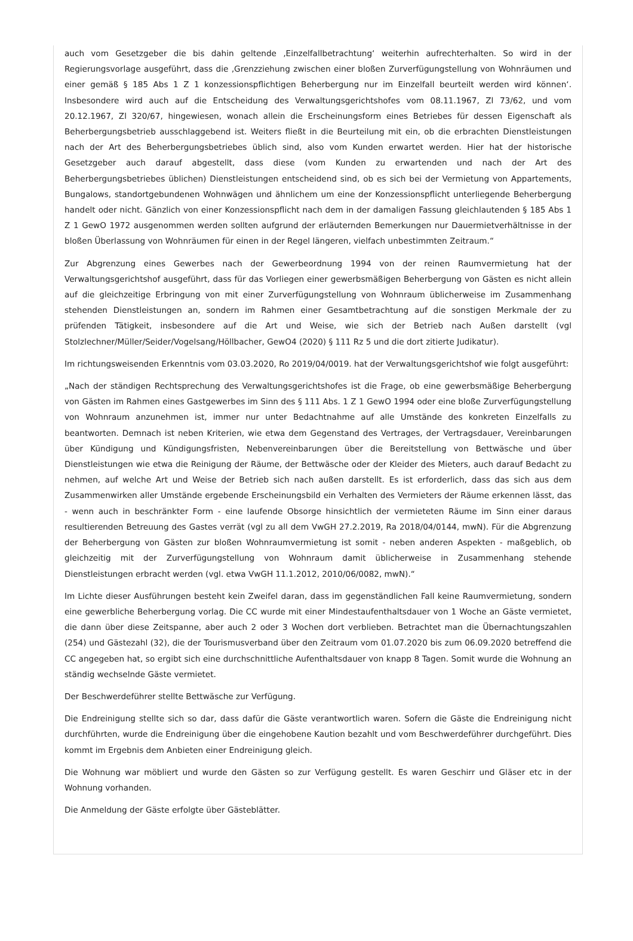auch vom Gesetzgeber die bis dahin geltende ‚Einzelfallbetrachtung‘ weiterhin aufrechterhalten. So wird in der Regierungsvorlage ausgeführt, dass die ‚Grenzziehung zwischen einer bloßen Zurverfügungstellung von Wohnräumen und einer gemäß § 185 Abs 1 Z 1 konzessionspflichtigen Beherbergung nur im Einzelfall beurteilt werden wird können‘. Insbesondere wird auch auf die Entscheidung des Verwaltungsgerichtshofes vom 08.11.1967, Zl 73/62, und vom 20.12.1967, Zl 320/67, hingewiesen, wonach allein die Erscheinungsform eines Betriebes für dessen Eigenschaft als Beherbergungsbetrieb ausschlaggebend ist. Weiters fließt in die Beurteilung mit ein, ob die erbrachten Dienstleistungen nach der Art des Beherbergungsbetriebes üblich sind, also vom Kunden erwartet werden. Hier hat der historische Gesetzgeber auch darauf abgestellt, dass diese (vom Kunden zu erwartenden und nach der Art des Beherbergungsbetriebes üblichen) Dienstleistungen entscheidend sind, ob es sich bei der Vermietung von Appartements, Bungalows, standortgebundenen Wohnwägen und ähnlichem um eine der Konzessionspflicht unterliegende Beherbergung handelt oder nicht. Gänzlich von einer Konzessionspflicht nach dem in der damaligen Fassung gleichlautenden § 185 Abs 1 Z 1 GewO 1972 ausgenommen werden sollten aufgrund der erläuternden Bemerkungen nur Dauermietverhältnisse in der bloßen Überlassung von Wohnräumen für einen in der Regel längeren, vielfach unbestimmten Zeitraum.“
Zur Abgrenzung eines Gewerbes nach der Gewerbeordnung 1994 von der reinen Raumvermietung hat der Verwaltungsgerichtshof ausgeführt, dass für das Vorliegen einer gewerbsmäßigen Beherbergung von Gästen es nicht allein auf die gleichzeitige Erbringung von mit einer Zurverfügungstellung von Wohnraum üblicherweise im Zusammenhang stehenden Dienstleistungen an, sondern im Rahmen einer Gesamtbetrachtung auf die sonstigen Merkmale der zu prüfenden Tätigkeit, insbesondere auf die Art und Weise, wie sich der Betrieb nach Außen darstellt (vgl Stolzlechner/Müller/Seider/Vogelsang/Höllbacher, GewO4 (2020) § 111 Rz 5 und die dort zitierte Judikatur).
Im richtungsweisenden Erkenntnis vom 03.03.2020, Ro 2019/04/0019. hat der Verwaltungsgerichtshof wie folgt ausgeführt:
„Nach der ständigen Rechtsprechung des Verwaltungsgerichtshofes ist die Frage, ob eine gewerbsmäßige Beherbergung von Gästen im Rahmen eines Gastgewerbes im Sinn des § 111 Abs. 1 Z 1 GewO 1994 oder eine bloße Zurverfügungstellung von Wohnraum anzunehmen ist, immer nur unter Bedachtnahme auf alle Umstände des konkreten Einzelfalls zu beantworten. Demnach ist neben Kriterien, wie etwa dem Gegenstand des Vertrages, der Vertragsdauer, Vereinbarungen über Kündigung und Kündigungsfristen, Nebenvereinbarungen über die Bereitstellung von Bettwäsche und über Dienstleistungen wie etwa die Reinigung der Räume, der Bettwäsche oder der Kleider des Mieters, auch darauf Bedacht zu nehmen, auf welche Art und Weise der Betrieb sich nach außen darstellt. Es ist erforderlich, dass das sich aus dem Zusammenwirken aller Umstände ergebende Erscheinungsbild ein Verhalten des Vermieters der Räume erkennen lässt, das - wenn auch in beschränkter Form - eine laufende Obsorge hinsichtlich der vermieteten Räume im Sinn einer daraus resultierenden Betreuung des Gastes verrät (vgl zu all dem VwGH 27.2.2019, Ra 2018/04/0144, mwN). Für die Abgrenzung der Beherbergung von Gästen zur bloßen Wohnraumvermietung ist somit - neben anderen Aspekten - maßgeblich, ob gleichzeitig mit der Zurverfügungstellung von Wohnraum damit üblicherweise in Zusammenhang stehende Dienstleistungen erbracht werden (vgl. etwa VwGH 11.1.2012, 2010/06/0082, mwN).“
Im Lichte dieser Ausführungen besteht kein Zweifel daran, dass im gegenständlichen Fall keine Raumvermietung, sondern eine gewerbliche Beherbergung vorlag. Die CC wurde mit einer Mindestaufenthaltsdauer von 1 Woche an Gäste vermietet, die dann über diese Zeitspanne, aber auch 2 oder 3 Wochen dort verblieben. Betrachtet man die Übernachtungszahlen (254) und Gästezahl (32), die der Tourismusverband über den Zeitraum vom 01.07.2020 bis zum 06.09.2020 betreffend die CC angegeben hat, so ergibt sich eine durchschnittliche Aufenthaltsdauer von knapp 8 Tagen. Somit wurde die Wohnung an ständig wechselnde Gäste vermietet.
Der Beschwerdeführer stellte Bettwäsche zur Verfügung.
Die Endreinigung stellte sich so dar, dass dafür die Gäste verantwortlich waren. Sofern die Gäste die Endreinigung nicht durchführten, wurde die Endreinigung über die eingehobene Kaution bezahlt und vom Beschwerdeführer durchgeführt. Dies kommt im Ergebnis dem Anbieten einer Endreinigung gleich.
Die Wohnung war möbliert und wurde den Gästen so zur Verfügung gestellt. Es waren Geschirr und Gläser etc in der Wohnung vorhanden.
Die Anmeldung der Gäste erfolgte über Gästeblätter.